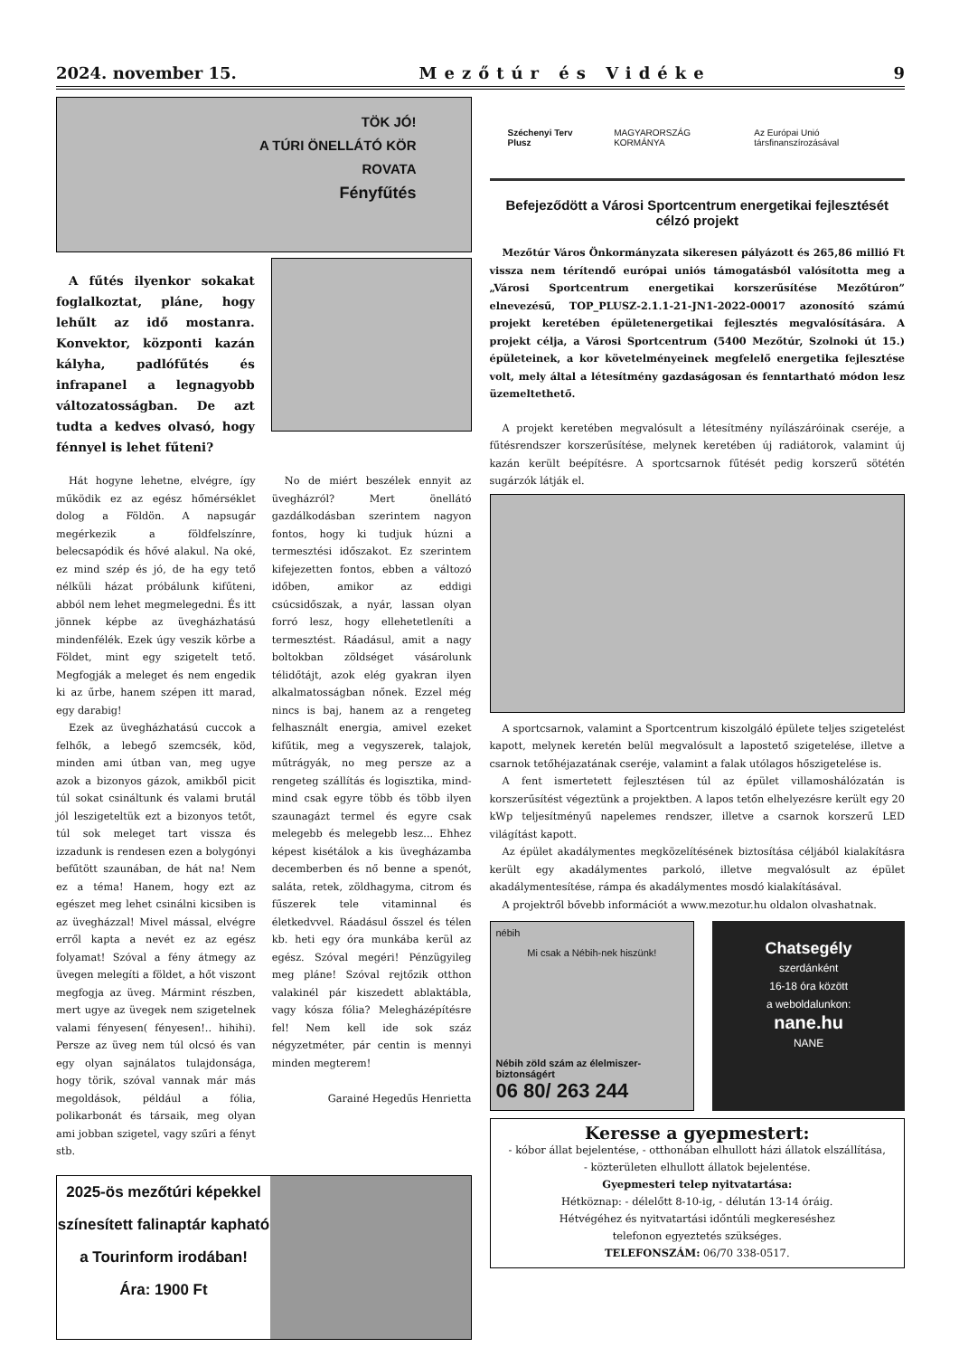2024. november 15. Mezőtúr és Vidéke 9
TÖK JÓ!
A TÚRI ÖNELLÁTÓ KÖR
ROVATA
Fényfűtés
A fűtés ilyenkor sokakat foglalkoztat, pláne, hogy lehűlt az idő mostanra. Konvektor, központi kazán kályha, padlófűtés és infrapanel a legnagyobb változatosságban. De azt tudta a kedves olvasó, hogy fénnyel is lehet fűteni?
Hát hogyne lehetne, elvégre, így működik ez az egész hőmérséklet dolog a Földön. A napsugár megérkezik a földfelszínre, belecsapódik és hővé alakul. Na oké, ez mind szép és jó, de ha egy tető nélküli házat próbálunk kifűteni, abból nem lehet megmelegedni. És itt jönnek képbe az üvegházhatású mindenfélék. Ezek úgy veszik körbe a Földet, mint egy szigetelt tető. Megfogják a meleget és nem engedik ki az űrbe, hanem szépen itt marad, egy darabig!
Ezek az üvegházhatású cuccok a felhők, a lebegő szemcsék, köd, minden ami útban van, meg ugye azok a bizonyos gázok, amikből picit túl sokat csináltunk és valami brutál jól leszigeteltük ezt a bizonyos tetőt, túl sok meleget tart vissza és izzadunk is rendesen ezen a bolygónyi befűtött szaunában, de hát na! Nem ez a téma! Hanem, hogy ezt az egészet meg lehet csinálni kicsiben is az üvegházzal! Mivel mással, elvégre erről kapta a nevét ez az egész folyamat! Szóval a fény átmegy az üvegen melegíti a földet, a hőt viszont megfogja az üveg. Mármint részben, mert ugye az üvegek nem szigetelnek valami fényesen( fényesen!.. hihihi). Persze az üveg nem túl olcsó és van egy olyan sajnálatos tulajdonsága, hogy törik, szóval vannak már más megoldások, például a fólia, polikarbonát és társaik, meg olyan ami jobban szigetel, vagy szűri a fényt stb.
No de miért beszélek ennyit az üvegházról? Mert önellátó gazdálkodásban szerintem nagyon fontos, hogy ki tudjuk húzni a termesztési időszakot. Ez szerintem kifejezetten fontos, ebben a változó időben, amikor az eddigi csúcsidőszak, a nyár, lassan olyan forró lesz, hogy ellehetetleníti a termesztést. Ráadásul, amit a nagy boltokban zöldséget vásárolunk télidőtájt, azok elég gyakran ilyen alkalmatosságban nőnek. Ezzel még nincs is baj, hanem az a rengeteg felhasznált energia, amivel ezeket kifűtik, meg a vegyszerek, talajok, műtrágyák, no meg persze az a rengeteg szállítás és logisztika, mind-mind csak egyre több és több ilyen szaunagázt termel és egyre csak melegebb és melegebb lesz... Ehhez képest kisétálok a kis üvegházamba decemberben és nő benne a spenót, saláta, retek, zöldhagyma, citrom és fűszerek tele vitaminnal és életkedvvel. Ráadásul ősszel és télen kb. heti egy óra munkába kerül az egész. Szóval megéri! Pénzügyileg meg pláne! Szóval rejtőzik otthon valakinél pár kiszedett ablaktábla, vagy kósza fólia? Melegházépítésre fel! Nem kell ide sok száz négyzetméter, pár centin is mennyi minden megterem!
Garainé Hegedűs Henrietta
2025-ös mezőtúri képekkel színesített falinaptár kapható a Tourinform irodában!
Ára: 1900 Ft
Széchenyi Terv Plusz MAGYARORSZÁG KORMÁNYA Az Európai Unió társfinanszírozásával
Befejeződött a Városi Sportcentrum energetikai fejlesztését célzó projekt
Mezőtúr Város Önkormányzata sikeresen pályázott és 265,86 millió Ft vissza nem térítendő európai uniós támogatásból valósította meg a „Városi Sportcentrum energetikai korszerűsítése Mezőtúron” elnevezésű, TOP_PLUSZ-2.1.1-21-JN1-2022-00017 azonosító számú projekt keretében épületenergetikai fejlesztés megvalósítására. A projekt célja, a Városi Sportcentrum (5400 Mezőtúr, Szolnoki út 15.) épületeinek, a kor követelményeinek megfelelő energetika fejlesztése volt, mely által a létesítmény gazdaságosan és fenntartható módon lesz üzemeltethető.
A projekt keretében megvalósult a létesítmény nyílászáróinak cseréje, a fűtésrendszer korszerűsítése, melynek keretében új radiátorok, valamint új kazán került beépítésre. A sportcsarnok fűtését pedig korszerű sötétén sugárzók látják el.
A sportcsarnok, valamint a Sportcentrum kiszolgáló épülete teljes szigetelést kapott, melynek keretén belül megvalósult a lapostető szigetelése, illetve a csarnok tetőhéjazatának cseréje, valamint a falak utólagos hőszigetelése is.
A fent ismertetett fejlesztésen túl az épület villamoshálózatán is korszerűsítést végeztünk a projektben. A lapos tetőn elhelyezésre került egy 20 kWp teljesítményű napelemes rendszer, illetve a csarnok korszerű LED világítást kapott.
Az épület akadálymentes megközelítésének biztosítása céljából kialakításra került egy akadálymentes parkoló, illetve megvalósult az épület akadálymentesítése, rámpa és akadálymentes mosdó kialakításával.
A projektről bővebb információt a www.mezotur.hu oldalon olvashatnak.
nébih
Mi csak a Nébih-nek hiszünk!
Nébih zöld szám az élelmiszer-biztonságért
06 80/ 263 244
Chatsegély
szerdánként
16-18 óra között
a weboldalunkon:
nane.hu
NANE
Keresse a gyepmestert:
- kóbor állat bejelentése, - otthonában elhullott házi állatok elszállítása,
- közterületen elhullott állatok bejelentése.
Gyepmesteri telep nyitvatartása:
Hétköznap: - délelőtt 8-10-ig, - délután 13-14 óráig.
Hétvégéhez és nyitvatartási időntúli megkereséshez
telefonon egyeztetés szükséges.
TELEFONSZÁM: 06/70 338-0517.